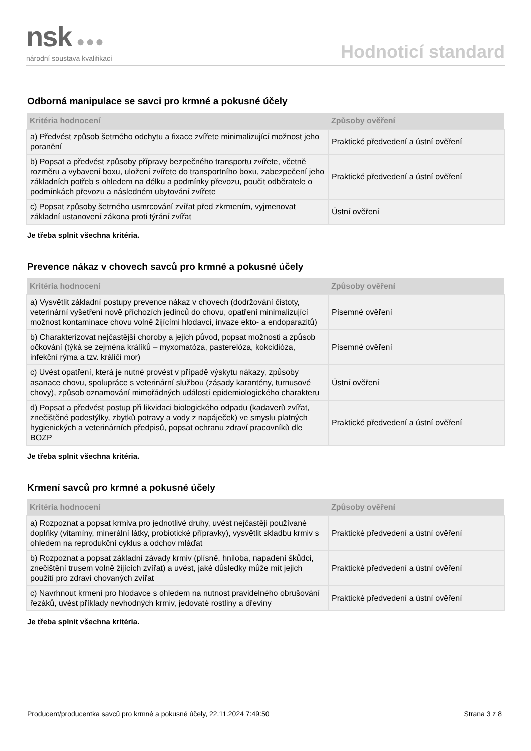nsk ●●●
národní soustava kvalifikací
Hodnoticí standard
Odborná manipulace se savci pro krmné a pokusné účely
| Kritéria hodnocení | Způsoby ověření |
| --- | --- |
| a) Předvést způsob šetrného odchytu a fixace zvířete minimalizující možnost jeho poranění | Praktické předvedení a ústní ověření |
| b) Popsat a předvést způsoby přípravy bezpečného transportu zvířete, včetně rozměru a vybavení boxu, uložení zvířete do transportního boxu, zabezpečení jeho základních potřeb s ohledem na délku a podmínky převozu, poučit odběratele o podmínkách převozu a následném ubytování zvířete | Praktické předvedení a ústní ověření |
| c) Popsat způsoby šetrného usmrcování zvířat před zkrmením, vyjmenovat základní ustanovení zákona proti týrání zvířat | Ústní ověření |
Je třeba splnit všechna kritéria.
Prevence nákaz v chovech savců pro krmné a pokusné účely
| Kritéria hodnocení | Způsoby ověření |
| --- | --- |
| a) Vysvětlit základní postupy prevence nákaz v chovech (dodržování čistoty, veterinární vyšetření nově příchozích jedinců do chovu, opatření minimalizující možnost kontaminace chovu volně žijícími hlodavci, invaze ekto- a endoparazitů) | Písemné ověření |
| b) Charakterizovat nejčastější choroby a jejich původ, popsat možnosti a způsob očkování (týká se zejména králíků – myxomatóza, pasterelóza, kokcidióza, infekční rýma a tzv. králičí mor) | Písemné ověření |
| c) Uvést opatření, která je nutné provést v případě výskytu nákazy, způsoby asanace chovu, spolupráce s veterinární službou (zásady karantény, turnusové chovy), způsob oznamování mimořádných událostí epidemiologického charakteru | Ústní ověření |
| d) Popsat a předvést postup při likvidaci biologického odpadu (kadaverů zvířat, znečištěné podestýlky, zbytků potravy a vody z napáječek) ve smyslu platných hygienických a veterinárních předpisů, popsat ochranu zdraví pracovníků dle BOZP | Praktické předvedení a ústní ověření |
Je třeba splnit všechna kritéria.
Krmení savců pro krmné a pokusné účely
| Kritéria hodnocení | Způsoby ověření |
| --- | --- |
| a) Rozpoznat a popsat krmiva pro jednotlivé druhy, uvést nejčastěji používané doplňky (vitamíny, minerální látky, probiotické přípravky), vysvětlit skladbu krmiv s ohledem na reprodukční cyklus a odchov mláďat | Praktické předvedení a ústní ověření |
| b) Rozpoznat a popsat základní závady krmiv (plísně, hniloba, napadení škůdci, znečištění trusem volně žijících zvířat) a uvést, jaké důsledky může mít jejich použití pro zdraví chovaných zvířat | Praktické předvedení a ústní ověření |
| c) Navrhnout krmení pro hlodavce s ohledem na nutnost pravidelného obrušování řezáků, uvést příklady nevhodných krmiv, jedovaté rostliny a dřeviny | Praktické předvedení a ústní ověření |
Je třeba splnit všechna kritéria.
Producent/producentka savců pro krmné a pokusné účely, 22.11.2024 7:49:50 Strana 3 z 8